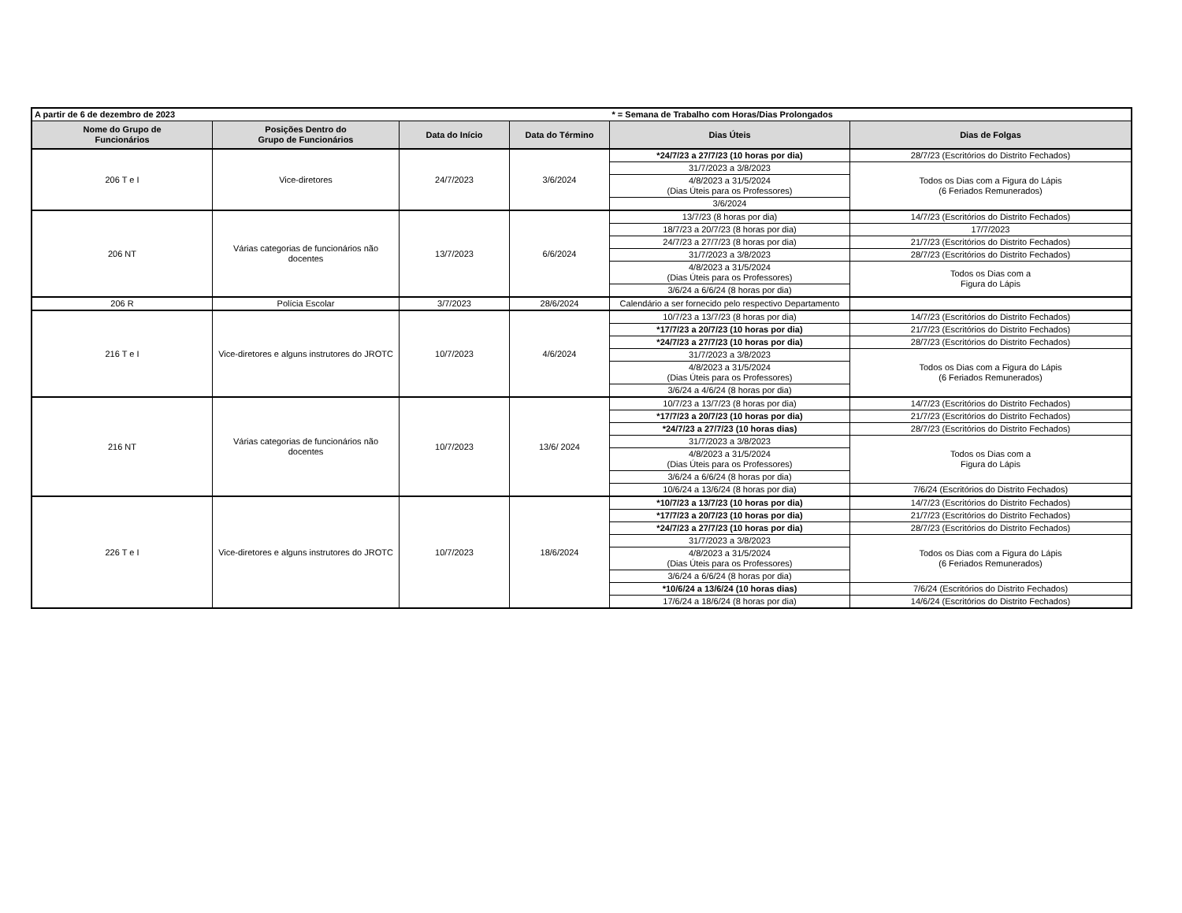| A partir de 6 de dezembro de 2023 | | | | * = Semana de Trabalho com Horas/Dias Prolongados | |
| Nome do Grupo de Funcionários | Posições Dentro do Grupo de Funcionários | Data do Início | Data do Término | Dias Úteis | Dias de Folgas |
| 206 T e I | Vice-diretores | 24/7/2023 | 3/6/2024 | *24/7/23 a 27/7/23 (10 horas por dia) | 28/7/23 (Escritórios do Distrito Fechados) |
| | | | | 31/7/2023 a 3/8/2023 | Todos os Dias com a Figura do Lápis (6 Feriados Remunerados) |
| | | | | 4/8/2023 a 31/5/2024 (Dias Úteis para os Professores) | |
| | | | | 3/6/2024 | |
| 206 NT | Várias categorias de funcionários não docentes | 13/7/2023 | 6/6/2024 | 13/7/23 (8 horas por dia) | 14/7/23 (Escritórios do Distrito Fechados) |
| | | | | 18/7/23 a 20/7/23 (8 horas por dia) | 17/7/2023 |
| | | | | 24/7/23 a 27/7/23 (8 horas por dia) | 21/7/23 (Escritórios do Distrito Fechados) |
| | | | | 31/7/2023 a 3/8/2023 | 28/7/23 (Escritórios do Distrito Fechados) |
| | | | | 4/8/2023 a 31/5/2024 (Dias Úteis para os Professores) | Todos os Dias com a Figura do Lápis |
| | | | | 3/6/24 a 6/6/24 (8 horas por dia) | |
| 206 R | Polícia Escolar | 3/7/2023 | 28/6/2024 | Calendário a ser fornecido pelo respectivo Departamento | |
| 216 T e I | Vice-diretores e alguns instrutores do JROTC | 10/7/2023 | 4/6/2024 | 10/7/23 a 13/7/23 (8 horas por dia) | 14/7/23 (Escritórios do Distrito Fechados) |
| | | | | *17/7/23 a 20/7/23 (10 horas por dia) | 21/7/23 (Escritórios do Distrito Fechados) |
| | | | | *24/7/23 a 27/7/23 (10 horas por dia) | 28/7/23 (Escritórios do Distrito Fechados) |
| | | | | 31/7/2023 a 3/8/2023 | Todos os Dias com a Figura do Lápis (6 Feriados Remunerados) |
| | | | | 4/8/2023 a 31/5/2024 (Dias Úteis para os Professores) | |
| | | | | 3/6/24 a 4/6/24 (8 horas por dia) | |
| 216 NT | Várias categorias de funcionários não docentes | 10/7/2023 | 13/6/ 2024 | 10/7/23 a 13/7/23 (8 horas por dia) | 14/7/23 (Escritórios do Distrito Fechados) |
| | | | | *17/7/23 a 20/7/23 (10 horas por dia) | 21/7/23 (Escritórios do Distrito Fechados) |
| | | | | *24/7/23 a 27/7/23 (10 horas dias) | 28/7/23 (Escritórios do Distrito Fechados) |
| | | | | 31/7/2023 a 3/8/2023 | Todos os Dias com a Figura do Lápis |
| | | | | 4/8/2023 a 31/5/2024 (Dias Úteis para os Professores) | |
| | | | | 3/6/24 a 6/6/24 (8 horas por dia) | |
| | | | | 10/6/24 a 13/6/24 (8 horas por dia) | 7/6/24 (Escritórios do Distrito Fechados) |
| 226 T e I | Vice-diretores e alguns instrutores do JROTC | 10/7/2023 | 18/6/2024 | *10/7/23 a 13/7/23 (10 horas por dia) | 14/7/23 (Escritórios do Distrito Fechados) |
| | | | | *17/7/23 a 20/7/23 (10 horas por dia) | 21/7/23 (Escritórios do Distrito Fechados) |
| | | | | *24/7/23 a 27/7/23 (10 horas por dia) | 28/7/23 (Escritórios do Distrito Fechados) |
| | | | | 31/7/2023 a 3/8/2023 | Todos os Dias com a Figura do Lápis (6 Feriados Remunerados) |
| | | | | 4/8/2023 a 31/5/2024 (Dias Úteis para os Professores) | |
| | | | | 3/6/24 a 6/6/24 (8 horas por dia) | |
| | | | | *10/6/24 a 13/6/24 (10 horas dias) | 7/6/24 (Escritórios do Distrito Fechados) |
| | | | | 17/6/24 a 18/6/24 (8 horas por dia) | 14/6/24 (Escritórios do Distrito Fechados) |